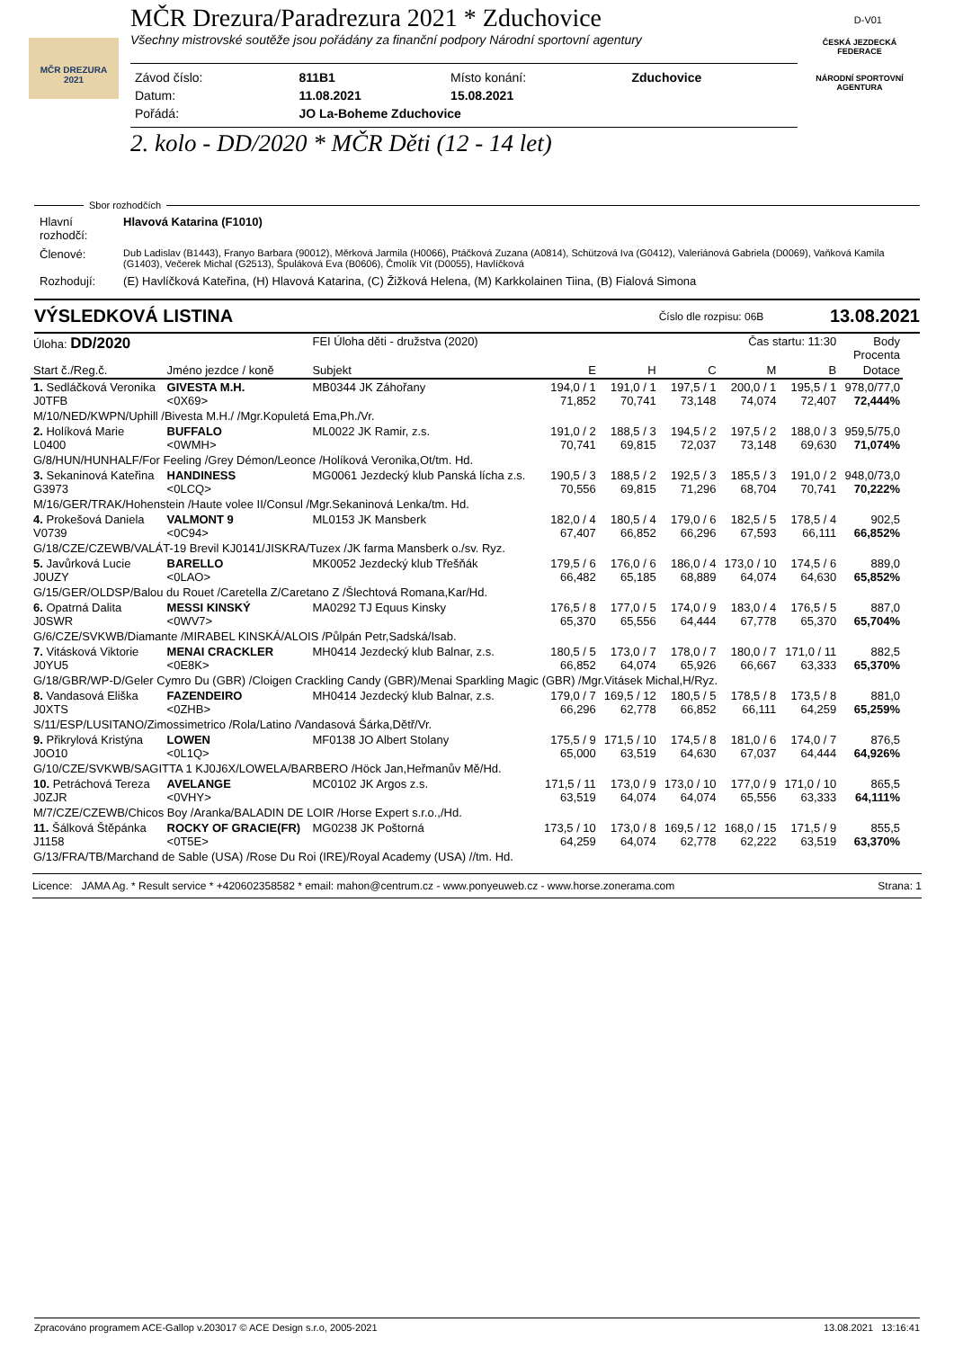MČR DREZURA
2021
D-V01
ČESKÁ JEZDECKÁ FEDERACE
NÁRODNÍ SPORTOVNÍ AGENTURA
MČR Drezura/Paradrezura 2021 * Zduchovice
Všechny mistrovské soutěže jsou pořádány za finanční podpory Národní sportovní agentury
| Závod číslo: | 811B1 | Místo konání: | Zduchovice |
| Datum: | 11.08.2021 | 15.08.2021 | |
| Pořádá: | JO La-Boheme Zduchovice | | |
2. kolo - DD/2020 * MČR Děti (12 - 14 let)
Sbor rozhodčích
| Hlavní rozhodčí: | Hlavová Katarina (F1010) |
| Členové: | Dub Ladislav (B1443), Franyo Barbara (90012), Měrková Jarmila (H0066), Ptáčková Zuzana (A0814), Schützová Iva (G0412), Valeriánová Gabriela (D0069), Vaňková Kamila (G1403), Večerek Michal (G2513), Špuláková Eva (B0606), Čmolík Vít (D0055), Havlíčková |
| Rozhodují: | (E) Havlíčková Kateřina, (H) Hlavová Katarina, (C) Žižková Helena, (M) Karkkolainen Tiina, (B) Fialová Simona |
VÝSLEDKOVÁ LISTINA Číslo dle rozpisu: 06B 13.08.2021
| Úloha: DD/2020 | | FEI Úloha děti - družstva (2020) | | Čas startu: 11:30 | | | | Body Procenta |
| Start č./Reg.č. | Jméno jezdce / koně | Subjekt | E | H | C | M | B | Dotace |
| 1. Sedláčková Veronika J0TFB | GIVESTA M.H. <0X69> | MB0344 JK Záhořany | 194,0 / 1 71,852 | 191,0 / 1 70,741 | 197,5 / 1 73,148 | 200,0 / 1 74,074 | 195,5 / 1 72,407 | 978,0/77,0 72,444% |
| M/10/NED/KWPN/Uphill /Bivesta M.H./ /Mgr.Kopuletá Ema,Ph./Vr. | | | | | | | | |
| 2. Holíková Marie L0400 | BUFFALO <0WMH> | ML0022 JK Ramir, z.s. | 191,0 / 2 70,741 | 188,5 / 3 69,815 | 194,5 / 2 72,037 | 197,5 / 2 73,148 | 188,0 / 3 69,630 | 959,5/75,0 71,074% |
| G/8/HUN/HUNHALF/For Feeling /Grey Démon/Leonce /Holíková Veronika,Ot/tm. Hd. | | | | | | | | |
| 3. Sekaninová Kateřina G3973 | HANDINESS <0LCQ> | MG0061 Jezdecký klub Panská lícha z.s. | 190,5 / 3 70,556 | 188,5 / 2 69,815 | 192,5 / 3 71,296 | 185,5 / 3 68,704 | 191,0 / 2 70,741 | 948,0/73,0 70,222% |
| M/16/GER/TRAK/Hohenstein /Haute volee II/Consul /Mgr.Sekaninová Lenka/tm. Hd. | | | | | | | | |
| 4. Prokešová Daniela V0739 | VALMONT 9 <0C94> | ML0153 JK Mansberk | 182,0 / 4 67,407 | 180,5 / 4 66,852 | 179,0 / 6 66,296 | 182,5 / 5 67,593 | 178,5 / 4 66,111 | 902,5 66,852% |
| G/18/CZE/CZEWB/VALÁT-19 Brevil KJ0141/JISKRA/Tuzex /JK farma Mansberk o./sv. Ryz. | | | | | | | | |
| 5. Javůrková Lucie J0UZY | BARELLO <0LAO> | MK0052 Jezdecký klub Třešňák | 179,5 / 6 66,482 | 176,0 / 6 65,185 | 186,0 / 4 68,889 | 173,0 / 10 64,074 | 174,5 / 6 64,630 | 889,0 65,852% |
| G/15/GER/OLDSP/Balou du Rouet /Caretella Z/Caretano Z /Šlechtová Romana,Kar/Hd. | | | | | | | | |
| 6. Opatrná Dalita J0SWR | MESSI KINSKÝ <0WV7> | MA0292 TJ Equus Kinsky | 176,5 / 8 65,370 | 177,0 / 5 65,556 | 174,0 / 9 64,444 | 183,0 / 4 67,778 | 176,5 / 5 65,370 | 887,0 65,704% |
| G/6/CZE/SVKWB/Diamante /MIRABEL KINSKÁ/ALOIS /Půlpán Petr,Sadská/Isab. | | | | | | | | |
| 7. Vitásková Viktorie J0YU5 | MENAI CRACKLER <0E8K> | MH0414 Jezdecký klub Balnar, z.s. | 180,5 / 5 66,852 | 173,0 / 7 64,074 | 178,0 / 7 65,926 | 180,0 / 7 66,667 | 171,0 / 11 63,333 | 882,5 65,370% |
| G/18/GBR/WP-D/Geler Cymro Du (GBR) /Cloigen Crackling Candy (GBR)/Menai Sparkling Magic (GBR) /Mgr.Vitásek Michal,H/Ryz. | | | | | | | | |
| 8. Vandasová Eliška J0XTS | FAZENDEIRO <0ZHB> | MH0414 Jezdecký klub Balnar, z.s. | 179,0 / 7 66,296 | 169,5 / 12 62,778 | 180,5 / 5 66,852 | 178,5 / 8 66,111 | 173,5 / 8 64,259 | 881,0 65,259% |
| S/11/ESP/LUSITANO/Zimossimetrico /Rola/Latino /Vandasová Šárka,Dětř/Vr. | | | | | | | | |
| 9. Přikrylová Kristýna J0O10 | LOWEN <0L1Q> | MF0138 JO Albert Stolany | 175,5 / 9 65,000 | 171,5 / 10 63,519 | 174,5 / 8 64,630 | 181,0 / 6 67,037 | 174,0 / 7 64,444 | 876,5 64,926% |
| G/10/CZE/SVKWB/SAGITTA 1 KJ0J6X/LOWELA/BARBERO /Höck Jan,Heřmanův Mě/Hd. | | | | | | | | |
| 10. Petráchová Tereza J0ZJR | AVELANGE <0VHY> | MC0102 JK Argos z.s. | 171,5 / 11 63,519 | 173,0 / 9 64,074 | 173,0 / 10 64,074 | 177,0 / 9 65,556 | 171,0 / 10 63,333 | 865,5 64,111% |
| M/7/CZE/CZEWB/Chicos Boy /Aranka/BALADIN DE LOIR /Horse Expert s.r.o.,/Hd. | | | | | | | | |
| 11. Šálková Štěpánka J1158 | ROCKY OF GRACIE(FR) <0T5E> | MG0238 JK Poštorná | 173,5 / 10 64,259 | 173,0 / 8 64,074 | 169,5 / 12 62,778 | 168,0 / 15 62,222 | 171,5 / 9 63,519 | 855,5 63,370% |
| G/13/FRA/TB/Marchand de Sable (USA) /Rose Du Roi (IRE)/Royal Academy (USA) //tm. Hd. | | | | | | | | |
Licence: JAMA Ag. * Result service * +420602358582 * email: mahon@centrum.cz - www.ponyeuweb.cz - www.horse.zonerama.com Strana: 1
Zpracováno programem ACE-Gallop v.203017 © ACE Design s.r.o, 2005-2021 13.08.2021 13:16:41